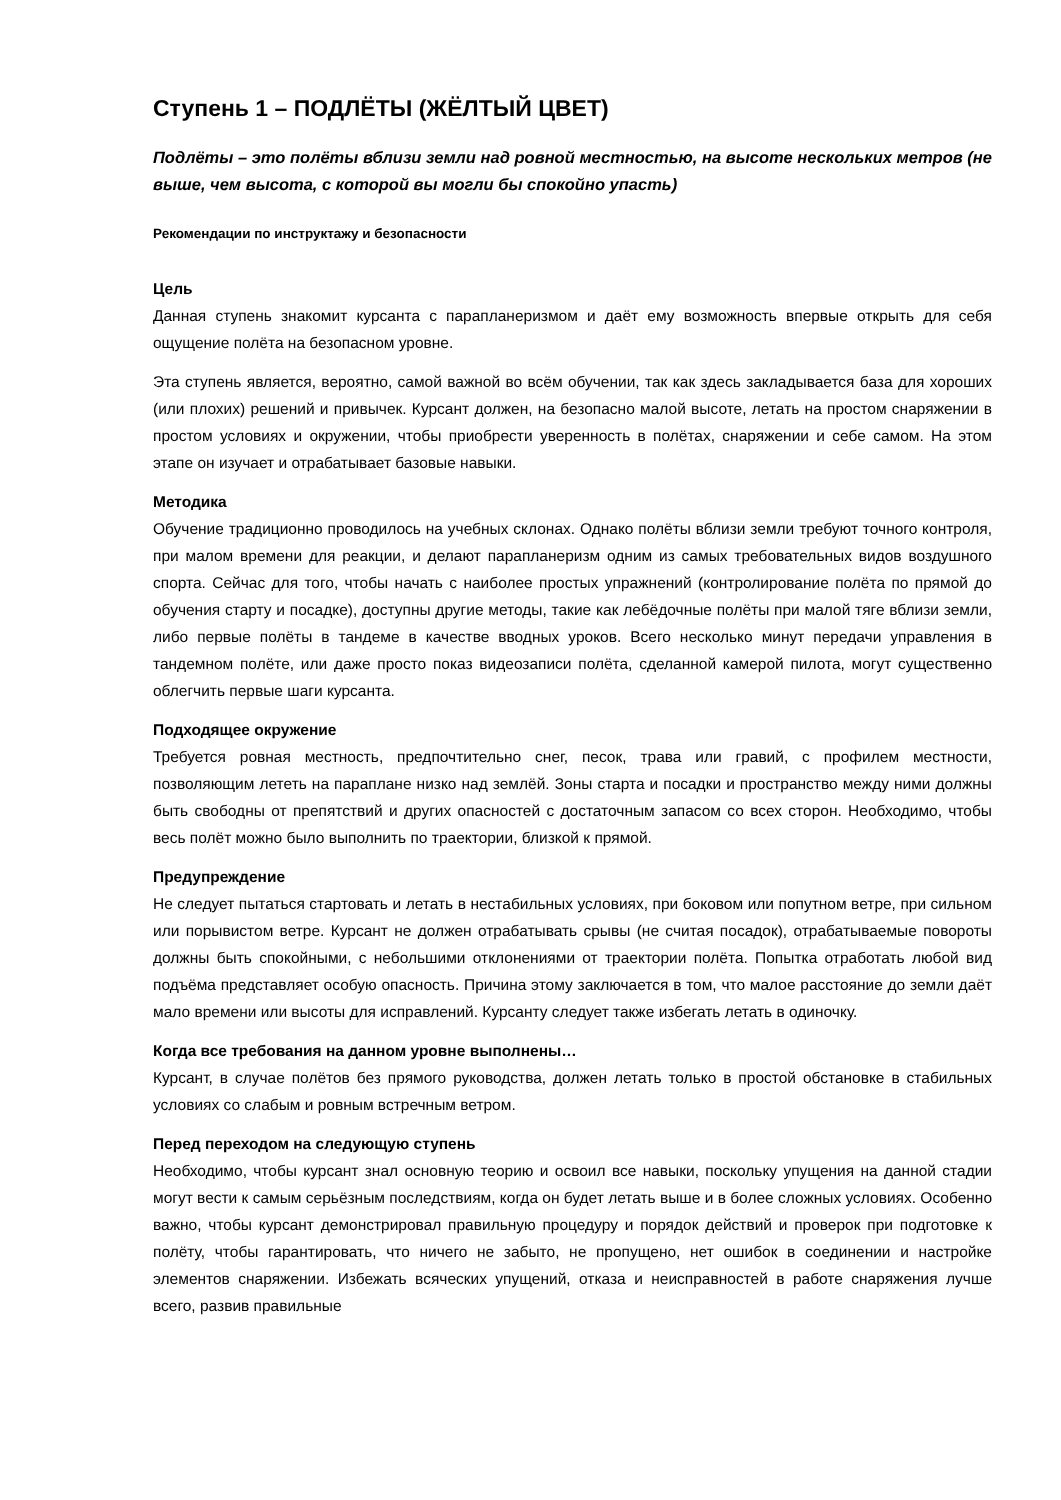Ступень 1 – ПОДЛЁТЫ (ЖЁЛТЫЙ ЦВЕТ)
Подлёты – это полёты вблизи земли над ровной местностью, на высоте нескольких метров (не выше, чем высота, с которой вы могли бы спокойно упасть)
Рекомендации по инструктажу и безопасности
Цель
Данная ступень знакомит курсанта с парапланеризмом и даёт ему возможность впервые открыть для себя ощущение полёта на безопасном уровне.
Эта ступень является, вероятно, самой важной во всём обучении, так как здесь закладывается база для хороших (или плохих) решений и привычек. Курсант должен, на безопасно малой высоте, летать на простом снаряжении в простом условиях и окружении, чтобы приобрести уверенность в полётах, снаряжении и себе самом. На этом этапе он изучает и отрабатывает базовые навыки.
Методика
Обучение традиционно проводилось на учебных склонах. Однако полёты вблизи земли требуют точного контроля, при малом времени для реакции, и делают парапланеризм одним из самых требовательных видов воздушного спорта. Сейчас для того, чтобы начать с наиболее простых упражнений (контролирование полёта по прямой до обучения старту и посадке), доступны другие методы, такие как лебёдочные полёты при малой тяге вблизи земли, либо первые полёты в тандеме в качестве вводных уроков. Всего несколько минут передачи управления в тандемном полёте, или даже просто показ видеозаписи полёта, сделанной камерой пилота, могут существенно облегчить первые шаги курсанта.
Подходящее окружение
Требуется ровная местность, предпочтительно снег, песок, трава или гравий, с профилем местности, позволяющим лететь на параплане низко над землёй. Зоны старта и посадки и пространство между ними должны быть свободны от препятствий и других опасностей с достаточным запасом со всех сторон. Необходимо, чтобы весь полёт можно было выполнить по траектории, близкой к прямой.
Предупреждение
Не следует пытаться стартовать и летать в нестабильных условиях, при боковом или попутном ветре, при сильном или порывистом ветре. Курсант не должен отрабатывать срывы (не считая посадок), отрабатываемые повороты должны быть спокойными, с небольшими отклонениями от траектории полёта. Попытка отработать любой вид подъёма представляет особую опасность. Причина этому заключается в том, что малое расстояние до земли даёт мало времени или высоты для исправлений. Курсанту следует также избегать летать в одиночку.
Когда все требования на данном уровне выполнены…
Курсант, в случае полётов без прямого руководства, должен летать только в простой обстановке в стабильных условиях со слабым и ровным встречным ветром.
Перед переходом на следующую ступень
Необходимо, чтобы курсант знал основную теорию и освоил все навыки, поскольку упущения на данной стадии могут вести к самым серьёзным последствиям, когда он будет летать выше и в более сложных условиях. Особенно важно, чтобы курсант демонстрировал правильную процедуру и порядок действий и проверок при подготовке к полёту, чтобы гарантировать, что ничего не забыто, не пропущено, нет ошибок в соединении и настройке элементов снаряжении. Избежать всяческих упущений, отказа и неисправностей в работе снаряжения лучше всего, развив правильные